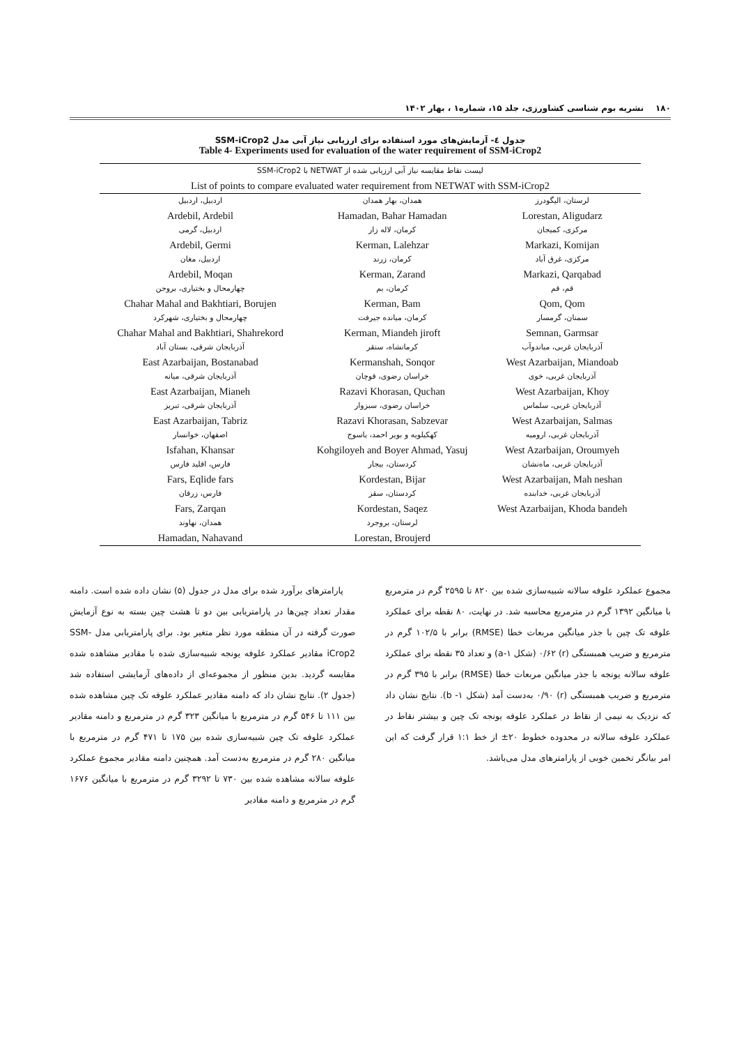۱۸۰ نشریه بوم شناسی کشاورزی، جلد ۱۵، شماره۱ ، بهار ۱۴۰۲
جدول ٤- آزمایش‌های مورد استفاده برای ارزیابی نیاز آبی مدل SSM-iCrop2
Table 4- Experiments used for evaluation of the water requirement of SSM-iCrop2
| لیست نقاط مقایسه نیاز آبی ارزیابی شده از NETWAT با SSM-iCrop2 | | |
| --- | --- | --- |
| List of points to compare evaluated water requirement from NETWAT with SSM-iCrop2 | | |
| لرستان، الیگودرز | همدان، بهار همدان | اردبیل، اردبیل |
| Lorestan, Aligudarz | Hamadan, Bahar Hamadan | Ardebil, Ardebil |
| مرکزی، کمیجان | کرمان، لاله زار | اردبیل، گرمی |
| Markazi, Komijan | Kerman, Lalehzar | Ardebil, Germi |
| مرکزی، غرق آباد | کرمان، زرند | اردبیل، مغان |
| Markazi, Qarqabad | Kerman, Zarand | Ardebil, Moqan |
| قم، قم | کرمان، بم | چهارمحال و بختیاری، بروجن |
| Qom, Qom | Kerman, Bam | Chahar Mahal and Bakhtiari, Borujen |
| سمنان، گرمسار | کرمان، میانده جیرفت | چهارمحال و بختیاری، شهرکرد |
| Semnan, Garmsar | Kerman, Miandeh jiroft | Chahar Mahal and Bakhtiari, Shahrekord |
| آذربایجان غربی، میاندوآب | کرمانشاه، سنقر | آذربایجان شرقی، بستان آباد |
| West Azarbaijan, Miandoab | Kermanshah, Sonqor | East Azarbaijan, Bostanabad |
| آذربایجان غربی، خوی | خراسان رضوی، قوچان | آذربایجان شرقی، میانه |
| West Azarbaijan, Khoy | Razavi Khorasan, Quchan | East Azarbaijan, Mianeh |
| آذربایجان غربی، سلماس | خراسان رضوی، سبزوار | آذربایجان شرقی، تبریز |
| West Azarbaijan, Salmas | Razavi Khorasan, Sabzevar | East Azarbaijan, Tabriz |
| آذربایجان غربی، ارومیه | کهکیلویه و بویر احمد، یاسوج | اصفهان، خوانسار |
| West Azarbaijan, Oroumyeh | Kohgiloyeh and Boyer Ahmad, Yasuj | Isfahan, Khansar |
| آذربایجان غربی، ماه‌نشان | کردستان، بیجار | فارس، اقلید فارس |
| West Azarbaijan, Mah neshan | Kordestan, Bijar | Fars, Eqlide fars |
| آذربایجان غربی، خدابنده | کردستان، سقز | فارس، زرقان |
| West Azarbaijan, Khoda bandeh | Kordestan, Saqez | Fars, Zarqan |
| | لرستان، بروجرد | همدان، نهاوند |
| | Lorestan, Broujerd | Hamadan, Nahavand |
پارامترهای برآورد شده برای مدل در جدول (۵) نشان داده شده است. دامنه مقدار تعداد چین‌ها در پارامتریابی بین دو تا هشت چین بسته به نوع آزمایش صورت گرفته در آن منطقه مورد نظر متغیر بود. برای پارامتریابی مدل SSM-iCrop2 مقادیر عملکرد علوفه یونجه شبیه‌سازی شده با مقادیر مشاهده شده مقایسه گردید. بدین منظور از مجموعه‌ای از داده‌های آزمایشی استفاده شد (جدول ۲). نتایج نشان داد که دامنه مقادیر عملکرد علوفه تک چین مشاهده شده بین ۱۱۱ تا ۵۴۶ گرم در مترمربع با میانگین ۳۲۳ گرم در مترمربع و دامنه مقادیر عملکرد علوفه تک چین شبیه‌سازی شده بین ۱۷۵ تا ۴۷۱ گرم در مترمربع با میانگین ۲۸۰ گرم در مترمربع به‌دست آمد. همچنین دامنه مقادیر مجموع عملکرد علوفه سالانه مشاهده شده بین ۷۳۰ تا ۳۲۹۲ گرم در مترمربع با میانگین ۱۶۷۶ گرم در مترمربع و دامنه مقادیر
مجموع عملکرد علوفه سالانه شبیه‌سازی شده بین ۸۲۰ تا ۲۵۹۵ گرم در مترمربع با میانگین ۱۳۹۲ گرم در مترمربع محاسبه شد. در نهایت، ۸۰ نقطه برای عملکرد علوفه تک چین با جذر میانگین مربعات خطا (RMSE) برابر با ۱۰۲/۵ گرم در مترمربع و ضریب همبستگی (r) ۰/۶۲ (شکل ۱-a) و تعداد ۳۵ نقطه برای عملکرد علوفه سالانه یونجه با جذر میانگین مربعات خطا (RMSE) برابر با ۳۹۵ گرم در مترمربع و ضریب همبستگی (r) ۰/۹۰ به‌دست آمد (شکل ۱- b). نتایج نشان داد که نزدیک به نیمی از نقاط در عملکرد علوفه یونجه تک چین و بیشتر نقاط در عملکرد علوفه سالانه در محدوده خطوط ۲۰± از خط ۱:۱ قرار گرفت که این امر بیانگر تخمین خوبی از پارامترهای مدل می‌باشد.